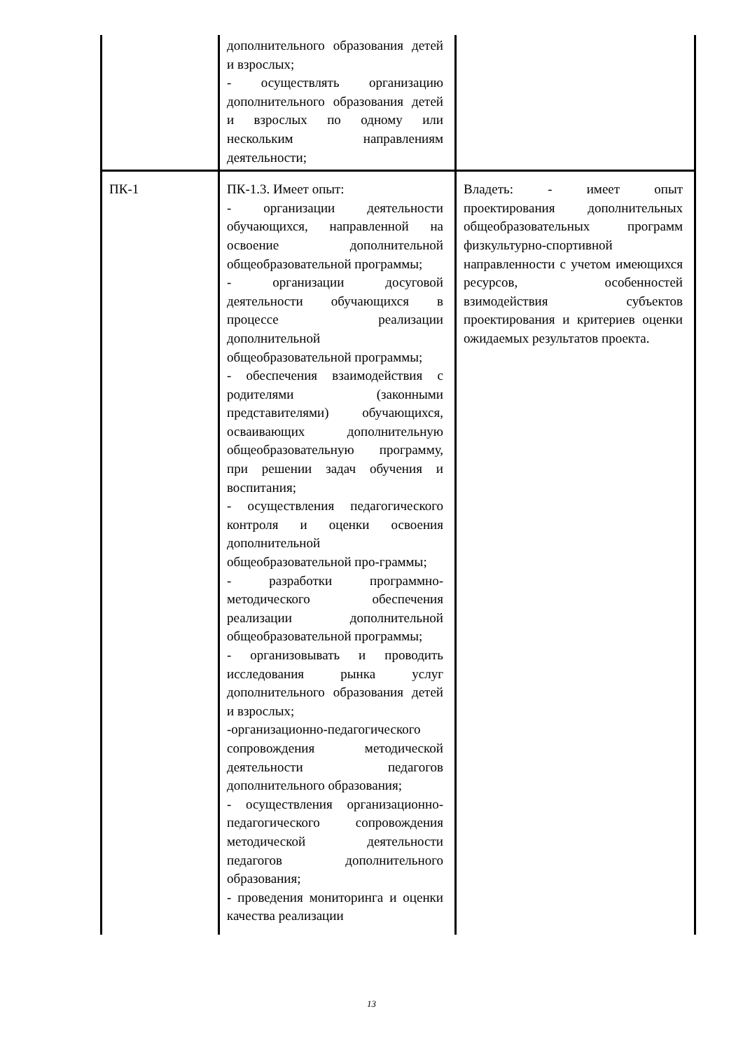| | дополнительного образования детей и взрослых; - осуществлять организацию дополнительного образования детей и взрослых по одному или нескольким направлениям деятельности; | |
| ПК-1 | ПК-1.3. Имеет опыт: - организации деятельности обучающихся, направленной на освоение дополнительной общеобразовательной программы; - организации досуговой деятельности обучающихся в процессе реализации дополнительной общеобразовательной программы; - обеспечения взаимодействия с родителями (законными представителями) обучающихся, осваивающих дополнительную общеобразовательную программу, при решении задач обучения и воспитания; - осуществления педагогического контроля и оценки освоения дополнительной общеобразовательной про-граммы; - разработки программно-методического обеспечения реализации дополнительной общеобразовательной программы; - организовывать и проводить исследования рынка услуг дополнительного образования детей и взрослых; -организационно-педагогического сопровождения методической деятельности педагогов дополнительного образования; - осуществления организационно-педагогического сопровождения методической деятельности педагогов дополнительного образования; - проведения мониторинга и оценки качества реализации | Владеть: - имеет опыт проектирования дополнительных общеобразовательных программ физкультурно-спортивной направленности с учетом имеющихся ресурсов, особенностей взимодействия субъектов проектирования и критериев оценки ожидаемых результатов проекта. |
13